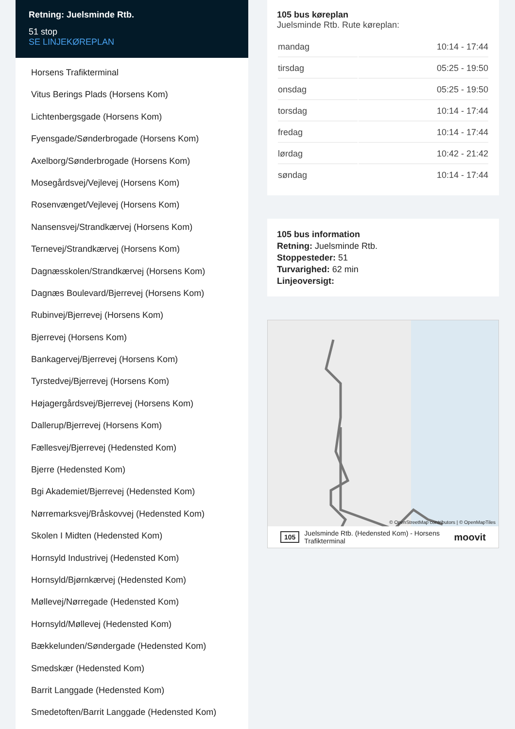Retning: Juelsminde Rtb.
51 stop
SE LINJEKØREPLAN
Horsens Trafikterminal
Vitus Berings Plads (Horsens Kom)
Lichtenbergsgade (Horsens Kom)
Fyensgade/Sønderbrogade (Horsens Kom)
Axelborg/Sønderbrogade (Horsens Kom)
Mosegårdsvej/Vejlevej (Horsens Kom)
Rosenvænget/Vejlevej (Horsens Kom)
Nansensvej/Strandkærvej (Horsens Kom)
Ternevej/Strandkærvej (Horsens Kom)
Dagnæsskolen/Strandkærvej (Horsens Kom)
Dagnæs Boulevard/Bjerrevej (Horsens Kom)
Rubinvej/Bjerrevej (Horsens Kom)
Bjerrevej (Horsens Kom)
Bankagervej/Bjerrevej (Horsens Kom)
Tyrstedvej/Bjerrevej (Horsens Kom)
Højagergårdsvej/Bjerrevej (Horsens Kom)
Dallerup/Bjerrevej (Horsens Kom)
Fællesvej/Bjerrevej (Hedensted Kom)
Bjerre (Hedensted Kom)
Bgi Akademiet/Bjerrevej (Hedensted Kom)
Nørremarksvej/Bråskovvej (Hedensted Kom)
Skolen I Midten (Hedensted Kom)
Hornsyld Industrivej (Hedensted Kom)
Hornsyld/Bjørnkærvej (Hedensted Kom)
Møllevej/Nørregade (Hedensted Kom)
Hornsyld/Møllevej (Hedensted Kom)
Bækkelunden/Søndergade (Hedensted Kom)
Smedskær (Hedensted Kom)
Barrit Langgade (Hedensted Kom)
Smedetoften/Barrit Langgade (Hedensted Kom)
105 bus køreplan
Juelsminde Rtb. Rute køreplan:
| mandag | 10:14 - 17:44 |
| tirsdag | 05:25 - 19:50 |
| onsdag | 05:25 - 19:50 |
| torsdag | 10:14 - 17:44 |
| fredag | 10:14 - 17:44 |
| lørdag | 10:42 - 21:42 |
| søndag | 10:14 - 17:44 |
105 bus information
Retning: Juelsminde Rtb.
Stoppesteder: 51
Turvarighed: 62 min
Linjeoversigt:
© OpenStreetMap contributors | © OpenMapTiles
105 Juelsminde Rtb. (Hedensted Kom) - Horsens Trafikterminal moovit